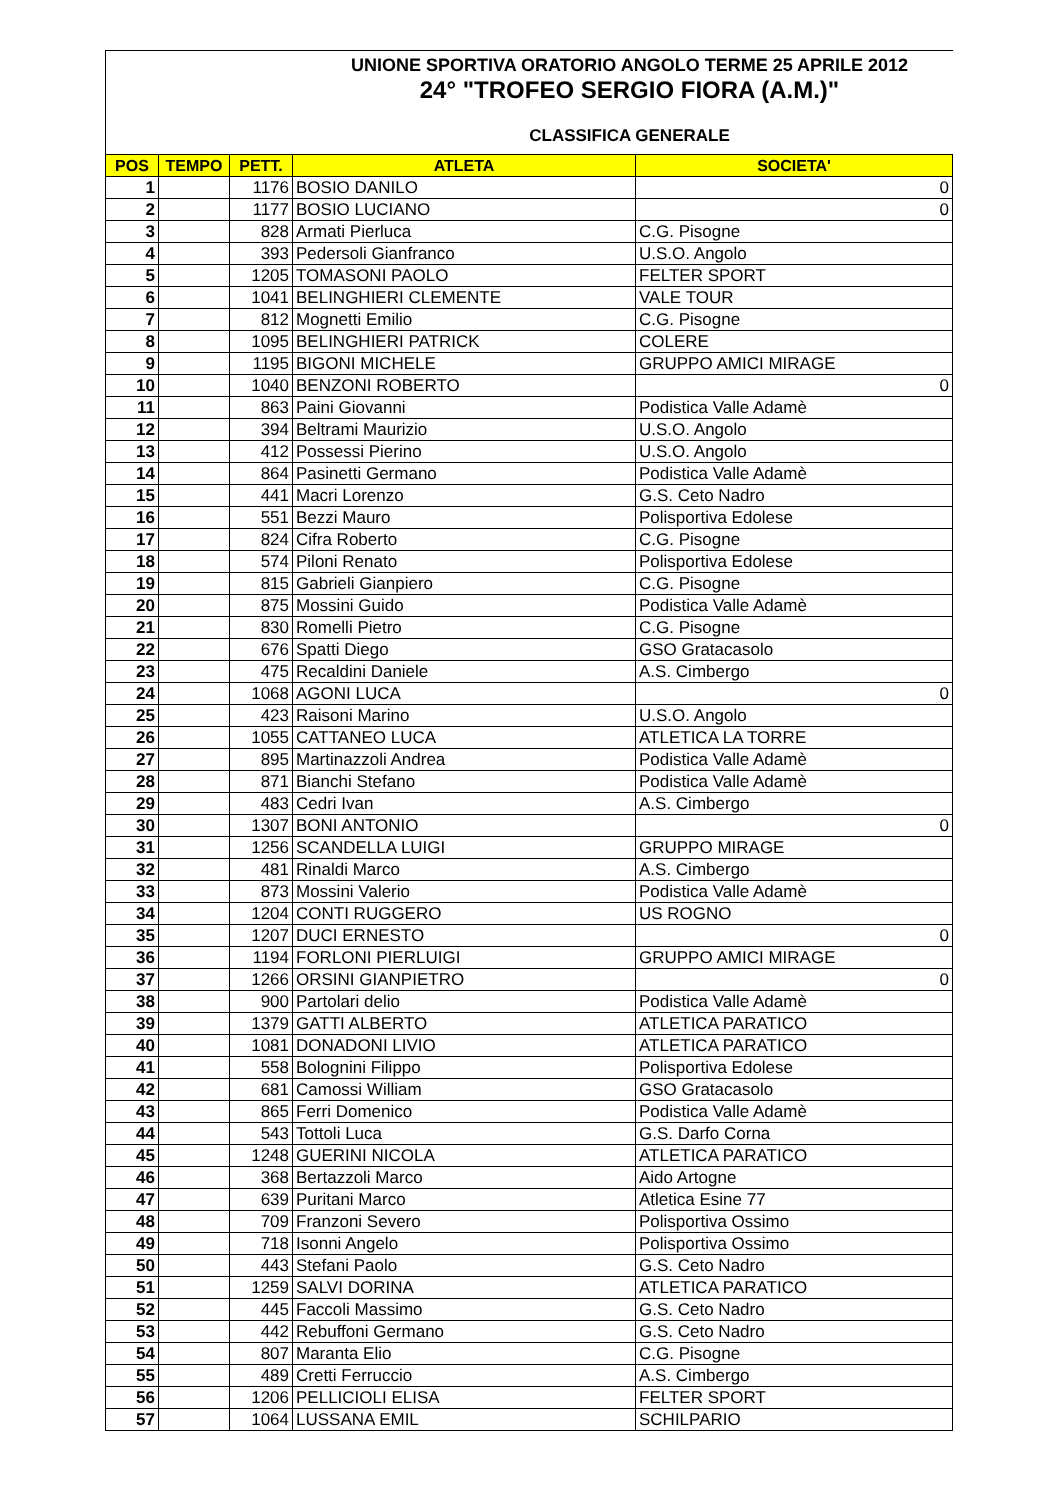UNIONE SPORTIVA ORATORIO ANGOLO TERME 25 APRILE 2012
24° "TROFEO SERGIO FIORA (A.M.)"
CLASSIFICA GENERALE
| POS | TEMPO | PETT. | ATLETA | SOCIETA' |
| --- | --- | --- | --- | --- |
| 1 | | 1176 | BOSIO DANILO | 0 |
| 2 | | 1177 | BOSIO LUCIANO | 0 |
| 3 | | 828 | Armati Pierluca | C.G. Pisogne |
| 4 | | 393 | Pedersoli Gianfranco | U.S.O. Angolo |
| 5 | | 1205 | TOMASONI PAOLO | FELTER SPORT |
| 6 | | 1041 | BELINGHIERI CLEMENTE | VALE TOUR |
| 7 | | 812 | Mognetti Emilio | C.G. Pisogne |
| 8 | | 1095 | BELINGHIERI PATRICK | COLERE |
| 9 | | 1195 | BIGONI MICHELE | GRUPPO AMICI MIRAGE |
| 10 | | 1040 | BENZONI ROBERTO | 0 |
| 11 | | 863 | Paini Giovanni | Podistica Valle Adamè |
| 12 | | 394 | Beltrami Maurizio | U.S.O. Angolo |
| 13 | | 412 | Possessi Pierino | U.S.O. Angolo |
| 14 | | 864 | Pasinetti Germano | Podistica Valle Adamè |
| 15 | | 441 | Macri Lorenzo | G.S. Ceto Nadro |
| 16 | | 551 | Bezzi Mauro | Polisportiva Edolese |
| 17 | | 824 | Cifra Roberto | C.G. Pisogne |
| 18 | | 574 | Piloni Renato | Polisportiva Edolese |
| 19 | | 815 | Gabrieli Gianpiero | C.G. Pisogne |
| 20 | | 875 | Mossini Guido | Podistica Valle Adamè |
| 21 | | 830 | Romelli Pietro | C.G. Pisogne |
| 22 | | 676 | Spatti Diego | GSO Gratacasolo |
| 23 | | 475 | Recaldini Daniele | A.S. Cimbergo |
| 24 | | 1068 | AGONI LUCA | 0 |
| 25 | | 423 | Raisoni Marino | U.S.O. Angolo |
| 26 | | 1055 | CATTANEO LUCA | ATLETICA LA TORRE |
| 27 | | 895 | Martinazzoli Andrea | Podistica Valle Adamè |
| 28 | | 871 | Bianchi Stefano | Podistica Valle Adamè |
| 29 | | 483 | Cedri Ivan | A.S. Cimbergo |
| 30 | | 1307 | BONI ANTONIO | 0 |
| 31 | | 1256 | SCANDELLA LUIGI | GRUPPO MIRAGE |
| 32 | | 481 | Rinaldi Marco | A.S. Cimbergo |
| 33 | | 873 | Mossini Valerio | Podistica Valle Adamè |
| 34 | | 1204 | CONTI RUGGERO | US ROGNO |
| 35 | | 1207 | DUCI ERNESTO | 0 |
| 36 | | 1194 | FORLONI PIERLUIGI | GRUPPO AMICI MIRAGE |
| 37 | | 1266 | ORSINI GIANPIETRO | 0 |
| 38 | | 900 | Partolari delio | Podistica Valle Adamè |
| 39 | | 1379 | GATTI ALBERTO | ATLETICA PARATICO |
| 40 | | 1081 | DONADONI LIVIO | ATLETICA PARATICO |
| 41 | | 558 | Bolognini Filippo | Polisportiva Edolese |
| 42 | | 681 | Camossi William | GSO Gratacasolo |
| 43 | | 865 | Ferri Domenico | Podistica Valle Adamè |
| 44 | | 543 | Tottoli Luca | G.S. Darfo Corna |
| 45 | | 1248 | GUERINI NICOLA | ATLETICA PARATICO |
| 46 | | 368 | Bertazzoli Marco | Aido Artogne |
| 47 | | 639 | Puritani Marco | Atletica Esine 77 |
| 48 | | 709 | Franzoni Severo | Polisportiva Ossimo |
| 49 | | 718 | Isonni Angelo | Polisportiva Ossimo |
| 50 | | 443 | Stefani Paolo | G.S. Ceto Nadro |
| 51 | | 1259 | SALVI DORINA | ATLETICA PARATICO |
| 52 | | 445 | Faccoli Massimo | G.S. Ceto Nadro |
| 53 | | 442 | Rebuffoni Germano | G.S. Ceto Nadro |
| 54 | | 807 | Maranta Elio | C.G. Pisogne |
| 55 | | 489 | Cretti Ferruccio | A.S. Cimbergo |
| 56 | | 1206 | PELLICIOLI ELISA | FELTER SPORT |
| 57 | | 1064 | LUSSANA EMIL | SCHILPARIO |